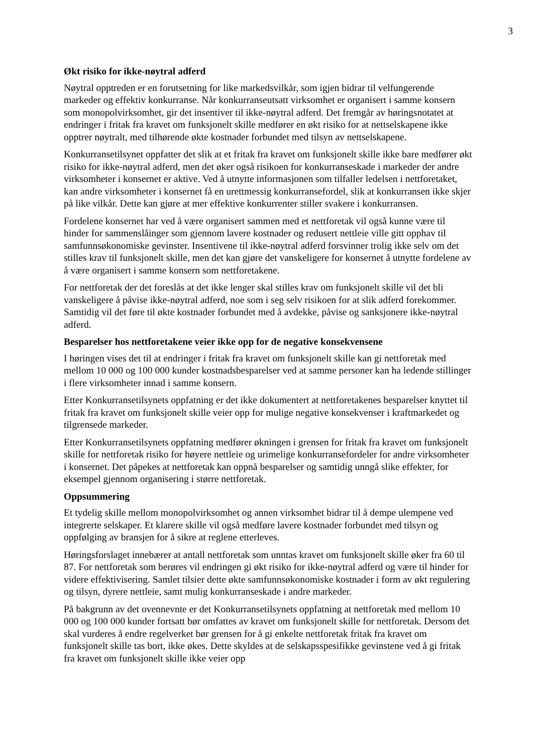3
Økt risiko for ikke-nøytral adferd
Nøytral opptreden er en forutsetning for like markedsvilkår, som igjen bidrar til velfungerende markeder og effektiv konkurranse. Når konkurranseutsatt virksomhet er organisert i samme konsern som monopolvirksomhet, gir det insentiver til ikke-nøytral adferd. Det fremgår av høringsnotatet at endringer i fritak fra kravet om funksjonelt skille medfører en økt risiko for at nettselskapene ikke opptrer nøytralt, med tilhørende økte kostnader forbundet med tilsyn av nettselskapene.
Konkurransetilsynet oppfatter det slik at et fritak fra kravet om funksjonelt skille ikke bare medfører økt risiko for ikke-nøytral adferd, men det øker også risikoen for konkurranseskade i markeder der andre virksomheter i konsernet er aktive. Ved å utnytte informasjonen som tilfaller ledelsen i nettforetaket, kan andre virksomheter i konsernet få en urettmessig konkurransefordel, slik at konkurransen ikke skjer på like vilkår. Dette kan gjøre at mer effektive konkurrenter stiller svakere i konkurransen.
Fordelene konsernet har ved å være organisert sammen med et nettforetak vil også kunne være til hinder for sammenslåinger som gjennom lavere kostnader og redusert nettleie ville gitt opphav til samfunnsøkonomiske gevinster. Insentivene til ikke-nøytral adferd forsvinner trolig ikke selv om det stilles krav til funksjonelt skille, men det kan gjøre det vanskeligere for konsernet å utnytte fordelene av å være organisert i samme konsern som nettforetakene.
For nettforetak der det foreslås at det ikke lenger skal stilles krav om funksjonelt skille vil det bli vanskeligere å påvise ikke-nøytral adferd, noe som i seg selv risikoen for at slik adferd forekommer. Samtidig vil det føre til økte kostnader forbundet med å avdekke, påvise og sanksjonere ikke-nøytral adferd.
Besparelser hos nettforetakene veier ikke opp for de negative konsekvensene
I høringen vises det til at endringer i fritak fra kravet om funksjonelt skille kan gi nettforetak med mellom 10 000 og 100 000 kunder kostnadsbesparelser ved at samme personer kan ha ledende stillinger i flere virksomheter innad i samme konsern.
Etter Konkurransetilsynets oppfatning er det ikke dokumentert at nettforetakenes besparelser knyttet til fritak fra kravet om funksjonelt skille veier opp for mulige negative konsekvenser i kraftmarkedet og tilgrensede markeder.
Etter Konkurransetilsynets oppfatning medfører økningen i grensen for fritak fra kravet om funksjonelt skille for nettforetak risiko for høyere nettleie og urimelige konkurransefordeler for andre virksomheter i konsernet. Det påpekes at nettforetak kan oppnå besparelser og samtidig unngå slike effekter, for eksempel gjennom organisering i større nettforetak.
Oppsummering
Et tydelig skille mellom monopolvirksomhet og annen virksomhet bidrar til å dempe ulempene ved integrerte selskaper. Et klarere skille vil også medføre lavere kostnader forbundet med tilsyn og oppfølging av bransjen for å sikre at reglene etterleves.
Høringsforslaget innebærer at antall nettforetak som unntas kravet om funksjonelt skille øker fra 60 til 87. For nettforetak som berøres vil endringen gi økt risiko for ikke-nøytral adferd og være til hinder for videre effektivisering. Samlet tilsier dette økte samfunnsøkonomiske kostnader i form av økt regulering og tilsyn, dyrere nettleie, samt mulig konkurranseskade i andre markeder.
På bakgrunn av det ovennevnte er det Konkurransetilsynets oppfatning at nettforetak med mellom 10 000 og 100 000 kunder fortsatt bør omfattes av kravet om funksjonelt skille for nettforetak. Dersom det skal vurderes å endre regelverket bør grensen for å gi enkelte nettforetak fritak fra kravet om funksjonelt skille tas bort, ikke økes. Dette skyldes at de selskapsspesifikke gevinstene ved å gi fritak fra kravet om funksjonelt skille ikke veier opp